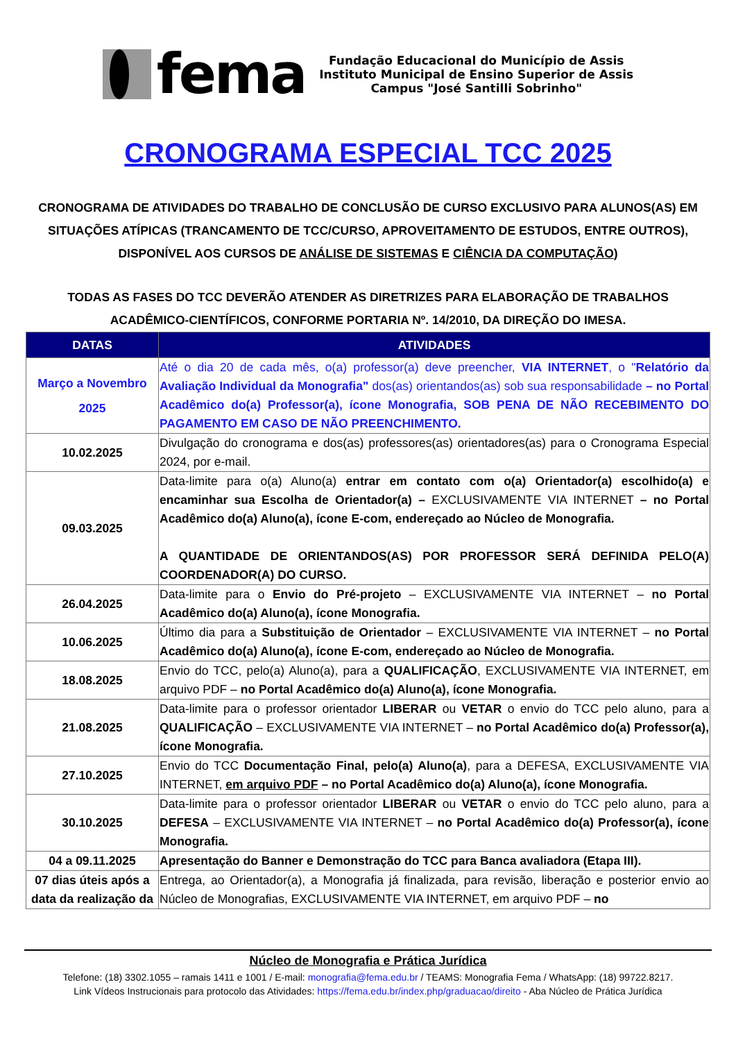fema
Fundação Educacional do Município de Assis
Instituto Municipal de Ensino Superior de Assis
Campus "José Santilli Sobrinho"
CRONOGRAMA ESPECIAL TCC 2025
CRONOGRAMA DE ATIVIDADES DO TRABALHO DE CONCLUSÃO DE CURSO EXCLUSIVO PARA ALUNOS(AS) EM SITUAÇÕES ATÍPICAS (TRANCAMENTO DE TCC/CURSO, APROVEITAMENTO DE ESTUDOS, ENTRE OUTROS), DISPONÍVEL AOS CURSOS DE ANÁLISE DE SISTEMAS E CIÊNCIA DA COMPUTAÇÃO)
TODAS AS FASES DO TCC DEVERÃO ATENDER AS DIRETRIZES PARA ELABORAÇÃO DE TRABALHOS ACADÊMICO-CIENTÍFICOS, CONFORME PORTARIA Nº. 14/2010, DA DIREÇÃO DO IMESA.
| DATAS | ATIVIDADES |
| --- | --- |
| Março a Novembro 2025 | Até o dia 20 de cada mês, o(a) professor(a) deve preencher, VIA INTERNET , o " Relatório da Avaliação Individual da Monografia" dos(as) orientandos(as) sob sua responsabilidade – no Portal Acadêmico do(a) Professor(a), ícone Monografia, SOB PENA DE NÃO RECEBIMENTO DO PAGAMENTO EM CASO DE NÃO PREENCHIMENTO. |
| 10.02.2025 | Divulgação do cronograma e dos(as) professores(as) orientadores(as) para o Cronograma Especial 2024, por e-mail. |
| 09.03.2025 | Data-limite para o(a) Aluno(a) entrar em contato com o(a) Orientador(a) escolhido(a) e encaminhar sua Escolha de Orientador(a) – EXCLUSIVAMENTE VIA INTERNET – no Portal Acadêmico do(a) Aluno(a), ícone E-com, endereçado ao Núcleo de Monografia. A QUANTIDADE DE ORIENTANDOS(AS) POR PROFESSOR SERÁ DEFINIDA PELO(A) COORDENADOR(A) DO CURSO. |
| 26.04.2025 | Data-limite para o Envio do Pré-projeto – EXCLUSIVAMENTE VIA INTERNET – no Portal Acadêmico do(a) Aluno(a), ícone Monografia. |
| 10.06.2025 | Último dia para a Substituição de Orientador – EXCLUSIVAMENTE VIA INTERNET – no Portal Acadêmico do(a) Aluno(a), ícone E-com, endereçado ao Núcleo de Monografia. |
| 18.08.2025 | Envio do TCC, pelo(a) Aluno(a), para a QUALIFICAÇÃO , EXCLUSIVAMENTE VIA INTERNET, em arquivo PDF – no Portal Acadêmico do(a) Aluno(a), ícone Monografia. |
| 21.08.2025 | Data-limite para o professor orientador LIBERAR ou VETAR o envio do TCC pelo aluno, para a QUALIFICAÇÃO – EXCLUSIVAMENTE VIA INTERNET – no Portal Acadêmico do(a) Professor(a), ícone Monografia. |
| 27.10.2025 | Envio do TCC Documentação Final, pelo(a) Aluno(a) , para a DEFESA, EXCLUSIVAMENTE VIA INTERNET, em arquivo PDF – no Portal Acadêmico do(a) Aluno(a), ícone Monografia. |
| 30.10.2025 | Data-limite para o professor orientador LIBERAR ou VETAR o envio do TCC pelo aluno, para a DEFESA – EXCLUSIVAMENTE VIA INTERNET – no Portal Acadêmico do(a) Professor(a), ícone Monografia. |
| 04 a 09.11.2025 | Apresentação do Banner e Demonstração do TCC para Banca avaliadora (Etapa III). |
| 07 dias úteis após a data da realização da | Entrega, ao Orientador(a), a Monografia já finalizada, para revisão, liberação e posterior envio ao Núcleo de Monografias, EXCLUSIVAMENTE VIA INTERNET, em arquivo PDF – no |
Núcleo de Monografia e Prática Jurídica
Telefone: (18) 3302.1055 – ramais 1411 e 1001 / E-mail: monografia@fema.edu.br / TEAMS: Monografia Fema / WhatsApp: (18) 99722.8217.
Link Vídeos Instrucionais para protocolo das Atividades: https://fema.edu.br/index.php/graduacao/direito - Aba Núcleo de Prática Jurídica